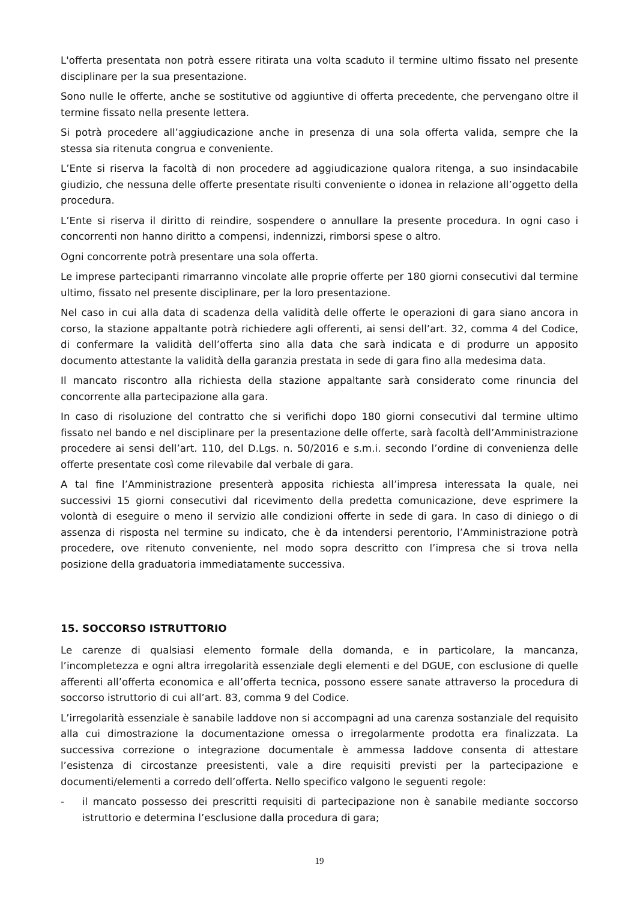L'offerta presentata non potrà essere ritirata una volta scaduto il termine ultimo fissato nel presente disciplinare per la sua presentazione.
Sono nulle le offerte, anche se sostitutive od aggiuntive di offerta precedente, che pervengano oltre il termine fissato nella presente lettera.
Si potrà procedere all’aggiudicazione anche in presenza di una sola offerta valida, sempre che la stessa sia ritenuta congrua e conveniente.
L’Ente si riserva la facoltà di non procedere ad aggiudicazione qualora ritenga, a suo insindacabile giudizio, che nessuna delle offerte presentate risulti conveniente o idonea in relazione all’oggetto della procedura.
L’Ente si riserva il diritto di reindire, sospendere o annullare la presente procedura. In ogni caso i concorrenti non hanno diritto a compensi, indennizzi, rimborsi spese o altro.
Ogni concorrente potrà presentare una sola offerta.
Le imprese partecipanti rimarranno vincolate alle proprie offerte per 180 giorni consecutivi dal termine ultimo, fissato nel presente disciplinare, per la loro presentazione.
Nel caso in cui alla data di scadenza della validità delle offerte le operazioni di gara siano ancora in corso, la stazione appaltante potrà richiedere agli offerenti, ai sensi dell’art. 32, comma 4 del Codice, di confermare la validità dell’offerta sino alla data che sarà indicata e di produrre un apposito documento attestante la validità della garanzia prestata in sede di gara fino alla medesima data.
Il mancato riscontro alla richiesta della stazione appaltante sarà considerato come rinuncia del concorrente alla partecipazione alla gara.
In caso di risoluzione del contratto che si verifichi dopo 180 giorni consecutivi dal termine ultimo fissato nel bando e nel disciplinare per la presentazione delle offerte, sarà facoltà dell’Amministrazione procedere ai sensi dell’art. 110, del D.Lgs. n. 50/2016 e s.m.i. secondo l’ordine di convenienza delle offerte presentate così come rilevabile dal verbale di gara.
A tal fine l’Amministrazione presenterà apposita richiesta all’impresa interessata la quale, nei successivi 15 giorni consecutivi dal ricevimento della predetta comunicazione, deve esprimere la volontà di eseguire o meno il servizio alle condizioni offerte in sede di gara. In caso di diniego o di assenza di risposta nel termine su indicato, che è da intendersi perentorio, l’Amministrazione potrà procedere, ove ritenuto conveniente, nel modo sopra descritto con l’impresa che si trova nella posizione della graduatoria immediatamente successiva.
15. SOCCORSO ISTRUTTORIO
Le carenze di qualsiasi elemento formale della domanda, e in particolare, la mancanza, l’incompletezza e ogni altra irregolarità essenziale degli elementi e del DGUE, con esclusione di quelle afferenti all’offerta economica e all’offerta tecnica, possono essere sanate attraverso la procedura di soccorso istruttorio di cui all’art. 83, comma 9 del Codice.
L’irregolarità essenziale è sanabile laddove non si accompagni ad una carenza sostanziale del requisito alla cui dimostrazione la documentazione omessa o irregolarmente prodotta era finalizzata. La successiva correzione o integrazione documentale è ammessa laddove consenta di attestare l’esistenza di circostanze preesistenti, vale a dire requisiti previsti per la partecipazione e documenti/elementi a corredo dell’offerta. Nello specifico valgono le seguenti regole:
- il mancato possesso dei prescritti requisiti di partecipazione non è sanabile mediante soccorso istruttorio e determina l’esclusione dalla procedura di gara;
19